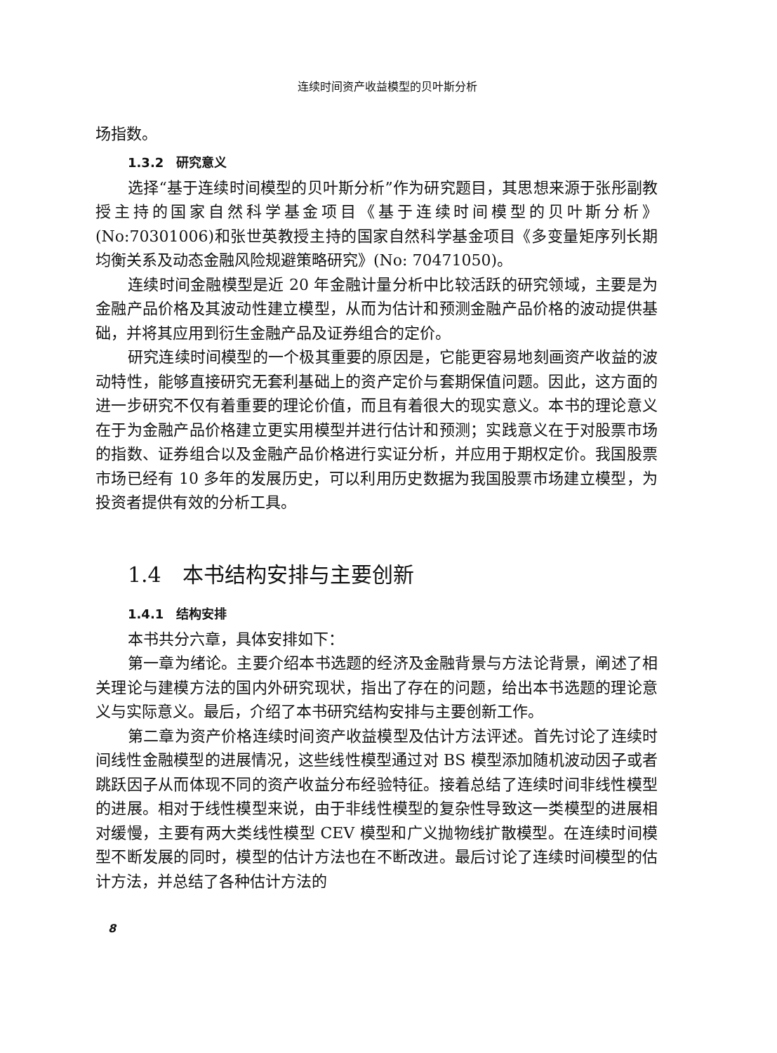连续时间资产收益模型的贝叶斯分析
场指数。
1.3.2　研究意义
选择“基于连续时间模型的贝叶斯分析”作为研究题目，其思想来源于张彤副教授主持的国家自然科学基金项目《基于连续时间模型的贝叶斯分析》(No:70301006)和张世英教授主持的国家自然科学基金项目《多变量矩序列长期均衡关系及动态金融风险规避策略研究》(No: 70471050)。
连续时间金融模型是近 20 年金融计量分析中比较活跃的研究领域，主要是为金融产品价格及其波动性建立模型，从而为估计和预测金融产品价格的波动提供基础，并将其应用到衍生金融产品及证券组合的定价。
研究连续时间模型的一个极其重要的原因是，它能更容易地刻画资产收益的波动特性，能够直接研究无套利基础上的资产定价与套期保值问题。因此，这方面的进一步研究不仅有着重要的理论价值，而且有着很大的现实意义。本书的理论意义在于为金融产品价格建立更实用模型并进行估计和预测；实践意义在于对股票市场的指数、证券组合以及金融产品价格进行实证分析，并应用于期权定价。我国股票市场已经有 10 多年的发展历史，可以利用历史数据为我国股票市场建立模型，为投资者提供有效的分析工具。
1.4　本书结构安排与主要创新
1.4.1　结构安排
本书共分六章，具体安排如下：
第一章为绪论。主要介绍本书选题的经济及金融背景与方法论背景，阐述了相关理论与建模方法的国内外研究现状，指出了存在的问题，给出本书选题的理论意义与实际意义。最后，介绍了本书研究结构安排与主要创新工作。
第二章为资产价格连续时间资产收益模型及估计方法评述。首先讨论了连续时间线性金融模型的进展情况，这些线性模型通过对 BS 模型添加随机波动因子或者跳跃因子从而体现不同的资产收益分布经验特征。接着总结了连续时间非线性模型的进展。相对于线性模型来说，由于非线性模型的复杂性导致这一类模型的进展相对缓慢，主要有两大类线性模型 CEV 模型和广义抛物线扩散模型。在连续时间模型不断发展的同时，模型的估计方法也在不断改进。最后讨论了连续时间模型的估计方法，并总结了各种估计方法的
8